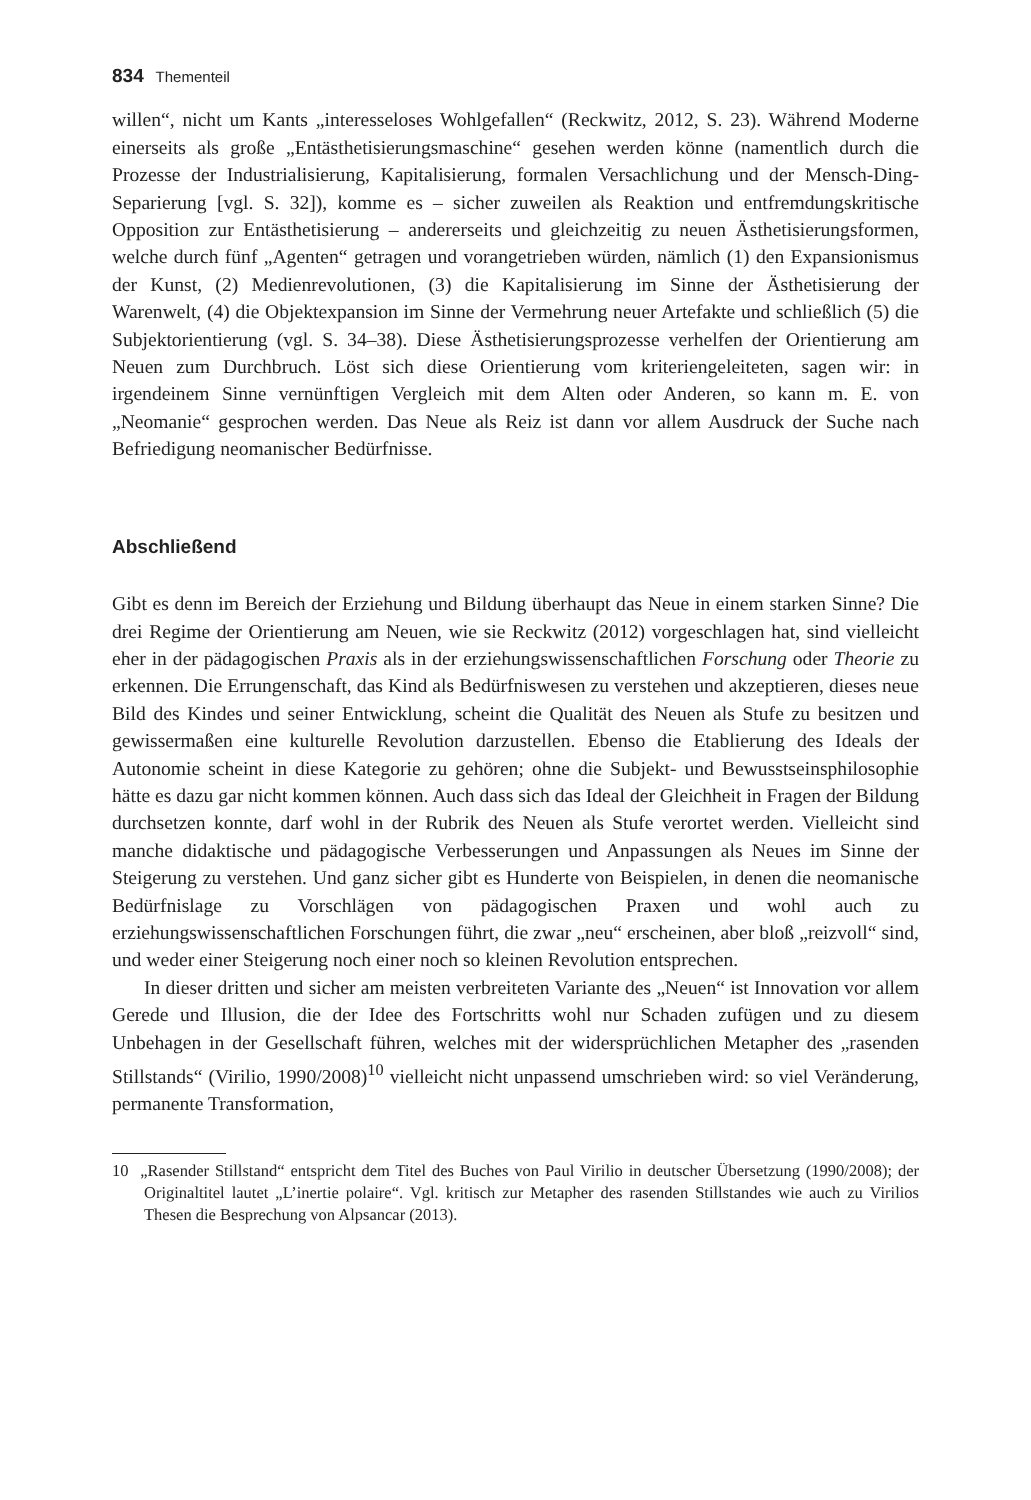834 Thementeil
willen“, nicht um Kants „interesseloses Wohlgefallen“ (Reckwitz, 2012, S. 23). Während Moderne einerseits als große „Entästhetisierungsmaschine“ gesehen werden könne (namentlich durch die Prozesse der Industrialisierung, Kapitalisierung, formalen Versachlichung und der Mensch-Ding-Separierung [vgl. S. 32]), komme es – sicher zuweilen als Reaktion und entfremdungskritische Opposition zur Entästhetisierung – andererseits und gleichzeitig zu neuen Ästhetisierungsformen, welche durch fünf „Agenten“ getragen und vorangetrieben würden, nämlich (1) den Expansionismus der Kunst, (2) Medienrevolutionen, (3) die Kapitalisierung im Sinne der Ästhetisierung der Warenwelt, (4) die Objektexpansion im Sinne der Vermehrung neuer Artefakte und schließlich (5) die Subjektorientierung (vgl. S. 34–38). Diese Ästhetisierungsprozesse verhelfen der Orientierung am Neuen zum Durchbruch. Löst sich diese Orientierung vom kriteriengeleiteten, sagen wir: in irgendeinem Sinne vernünftigen Vergleich mit dem Alten oder Anderen, so kann m. E. von „Neomanie“ gesprochen werden. Das Neue als Reiz ist dann vor allem Ausdruck der Suche nach Befriedigung neomanischer Bedürfnisse.
Abschließend
Gibt es denn im Bereich der Erziehung und Bildung überhaupt das Neue in einem starken Sinne? Die drei Regime der Orientierung am Neuen, wie sie Reckwitz (2012) vorgeschlagen hat, sind vielleicht eher in der pädagogischen Praxis als in der erziehungswissenschaftlichen Forschung oder Theorie zu erkennen. Die Errungenschaft, das Kind als Bedürfniswesen zu verstehen und akzeptieren, dieses neue Bild des Kindes und seiner Entwicklung, scheint die Qualität des Neuen als Stufe zu besitzen und gewissermaßen eine kulturelle Revolution darzustellen. Ebenso die Etablierung des Ideals der Autonomie scheint in diese Kategorie zu gehören; ohne die Subjekt- und Bewusstseinsphilosophie hätte es dazu gar nicht kommen können. Auch dass sich das Ideal der Gleichheit in Fragen der Bildung durchsetzen konnte, darf wohl in der Rubrik des Neuen als Stufe verortet werden. Vielleicht sind manche didaktische und pädagogische Verbesserungen und Anpassungen als Neues im Sinne der Steigerung zu verstehen. Und ganz sicher gibt es Hunderte von Beispielen, in denen die neomanische Bedürfnislage zu Vorschlägen von pädagogischen Praxen und wohl auch zu erziehungswissenschaftlichen Forschungen führt, die zwar „neu“ erscheinen, aber bloß „reizvoll“ sind, und weder einer Steigerung noch einer noch so kleinen Revolution entsprechen.
In dieser dritten und sicher am meisten verbreiteten Variante des „Neuen“ ist Innovation vor allem Gerede und Illusion, die der Idee des Fortschritts wohl nur Schaden zufügen und zu diesem Unbehagen in der Gesellschaft führen, welches mit der widersprüchlichen Metapher des „rasenden Stillstands“ (Virilio, 1990/2008)<sup>10</sup> vielleicht nicht unpassend umschrieben wird: so viel Veränderung, permanente Transformation,
10 „Rasender Stillstand“ entspricht dem Titel des Buches von Paul Virilio in deutscher Übersetzung (1990/2008); der Originaltitel lautet „L’inertie polaire“. Vgl. kritisch zur Metapher des rasenden Stillstandes wie auch zu Virilios Thesen die Besprechung von Alpsancar (2013).